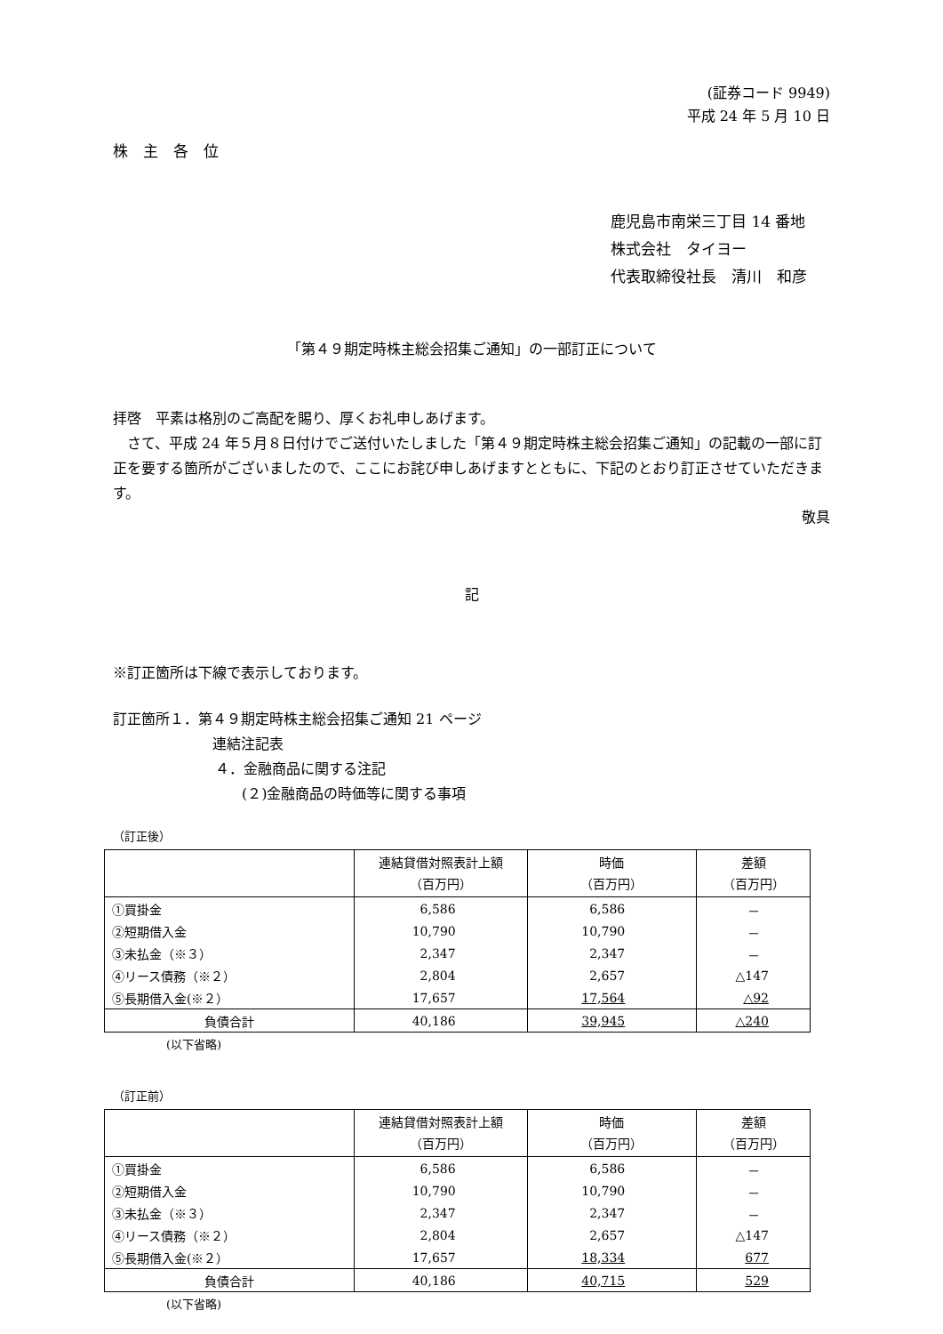(証券コード 9949)
平成 24 年 5 月 10 日
株　主　各　位
鹿児島市南栄三丁目 14 番地
株式会社　タイヨー
代表取締役社長　清川　和彦
「第４９期定時株主総会招集ご通知」の一部訂正について
拝啓　平素は格別のご高配を賜り、厚くお礼申しあげます。
　さて、平成 24 年５月８日付けでご送付いたしました「第４９期定時株主総会招集ご通知」の記載の一部に訂正を要する箇所がございましたので、ここにお詫び申しあげますとともに、下記のとおり訂正させていただきます。
敬具
記
※訂正箇所は下線で表示しております。
訂正箇所１．第４９期定時株主総会招集ご通知 21 ページ
連結注記表
４．金融商品に関する注記
(２)金融商品の時価等に関する事項
（訂正後）
| | 連結貸借対照表計上額 （百万円） | 時価 （百万円） | 差額 （百万円） |
| --- | --- | --- | --- |
| ①買掛金 | 6,586 | 6,586 | － |
| ②短期借入金 | 10,790 | 10,790 | － |
| ③未払金（※３） | 2,347 | 2,347 | － |
| ④リース債務（※２） | 2,804 | 2,657 | △147 |
| ⑤長期借入金(※２） | 17,657 | 17,564 | △92 |
| 負債合計 | 40,186 | 39,945 | △240 |
(以下省略)
（訂正前）
| | 連結貸借対照表計上額 （百万円） | 時価 （百万円） | 差額 （百万円） |
| --- | --- | --- | --- |
| ①買掛金 | 6,586 | 6,586 | － |
| ②短期借入金 | 10,790 | 10,790 | － |
| ③未払金（※３） | 2,347 | 2,347 | － |
| ④リース債務（※２） | 2,804 | 2,657 | △147 |
| ⑤長期借入金(※２） | 17,657 | 18,334 | 677 |
| 負債合計 | 40,186 | 40,715 | 529 |
(以下省略)